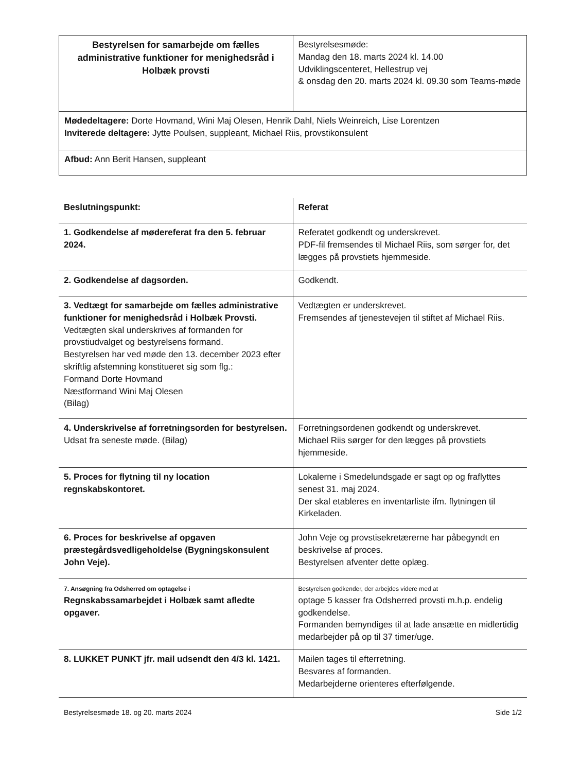| Bestyrelsen for samarbejde om fælles administrative funktioner for menighedsråd i Holbæk provsti | Bestyrelsesmøde: Mandag den 18. marts 2024 kl. 14.00 Udviklingscenteret, Hellestrup vej & onsdag den 20. marts 2024 kl. 09.30 som Teams-møde |
| Mødedeltagere: Dorte Hovmand, Wini Maj Olesen, Henrik Dahl, Niels Weinreich, Lise Lorentzen Inviterede deltagere: Jytte Poulsen, suppleant, Michael Riis, provstikonsulent | |
| Afbud: Ann Berit Hansen, suppleant | |
| Beslutningspunkt: | Referat |
| 1. Godkendelse af mødereferat fra den 5. februar 2024. | Referatet godkendt og underskrevet. PDF-fil fremsendes til Michael Riis, som sørger for, det lægges på provstiets hjemmeside. |
| 2. Godkendelse af dagsorden. | Godkendt. |
| 3. Vedtægt for samarbejde om fælles administrative funktioner for menighedsråd i Holbæk Provsti. Vedtægten skal underskrives af formanden for provstiudvalget og bestyrelsens formand. Bestyrelsen har ved møde den 13. december 2023 efter skriftlig afstemning konstitueret sig som flg.: Formand Dorte Hovmand Næstformand Wini Maj Olesen (Bilag) | Vedtægten er underskrevet. Fremsendes af tjenestevejen til stiftet af Michael Riis. |
| 4. Underskrivelse af forretningsorden for bestyrelsen. Udsat fra seneste møde. (Bilag) | Forretningsordenen godkendt og underskrevet. Michael Riis sørger for den lægges på provstiets hjemmeside. |
| 5. Proces for flytning til ny location regnskabskontoret. | Lokalerne i Smedelundsgade er sagt op og fraflyttes senest 31. maj 2024. Der skal etableres en inventarliste ifm. flytningen til Kirkeladen. |
| 6. Proces for beskrivelse af opgaven præstegårdsvedligeholdelse (Bygningskonsulent John Veje). | John Veje og provstisekretærerne har påbegyndt en beskrivelse af proces. Bestyrelsen afventer dette oplæg. |
| 7. Ansøgning fra Odsherred om optagelse i Regnskabssamarbejdet i Holbæk samt afledte opgaver. | Bestyrelsen godkender, der arbejdes videre med at optage 5 kasser fra Odsherred provsti m.h.p. endelig godkendelse. Formanden bemyndiges til at lade ansætte en midlertidig medarbejder på op til 37 timer/uge. |
| 8. LUKKET PUNKT jfr. mail udsendt den 4/3 kl. 1421. | Mailen tages til efterretning. Besvares af formanden. Medarbejderne orienteres efterfølgende. |
Bestyrelsesmøde 18. og 20. marts 2024 Side 1/2